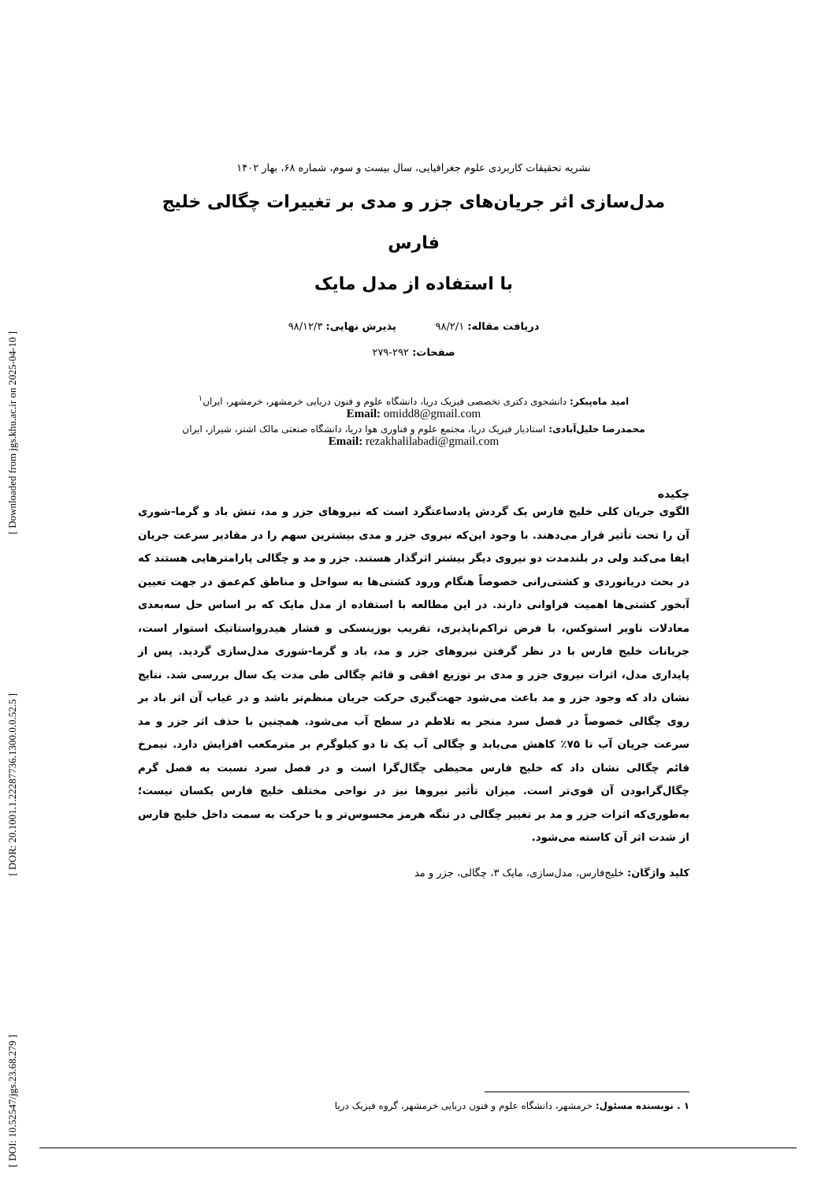[ Downloaded from jgs.khu.ac.ir on 2025-04-10 ]
[ DOR: 20.1001.1.22287736.1300.0.0.52.5 ]
[ DOI: 10.52547/jgs.23.68.279 ]
نشریه تحقیقات کاربردی علوم جغرافیایی، سال بیست و سوم، شماره ۶۸، بهار ۱۴۰۲
مدل‌سازی اثر جریان‌های جزر و مدی بر تغییرات چگالی خلیج فارس
با استفاده از مدل مایک
دریافت مقاله: ۹۸/۲/۱ پذیرش نهایی: ۹۸/۱۲/۳
صفحات: ۲۹۲-۲۷۹
امید ماه‌پیکر: دانشجوی دکتری تخصصی فیزیک دریا، دانشگاه علوم و فنون دریایی خرمشهر، خرمشهر، ایران<sup>۱</sup>
Email: omidd8@gmail.com
محمدرضا خلیل‌آبادی: استادیار فیزیک دریا، مجتمع علوم و فناوری هوا دریا، دانشگاه صنعتی مالک اشتر، شیراز، ایران
Email: rezakhalilabadi@gmail.com
چکیده
الگوی جریان کلی خلیج فارس یک گردش پادساعتگرد است که نیروهای جزر و مد، تنش باد و گرما-شوری آن را تحت تأثیر قرار می‌دهند. با وجود این‌که نیروی جزر و مدی بیشترین سهم را در مقادیر سرعت جریان ایفا می‌کند ولی در بلندمدت دو نیروی دیگر بیشتر اثرگذار هستند. جزر و مد و چگالی پارامترهایی هستند که در بحث دریانوردی و کشتی‌رانی خصوصاً هنگام ورود کشتی‌ها به سواحل و مناطق کم‌عمق در جهت تعیین آبخور کشتی‌ها اهمیت فراوانی دارند. در این مطالعه با استفاده از مدل مایک که بر اساس حل سه‌بعدی معادلات ناویر استوکس، با فرض تراکم‌ناپذیری، تقریب بوزینسکی و فشار هیدرواستاتیک استوار است، جریانات خلیج فارس با در نظر گرفتن نیروهای جزر و مد، باد و گرما-شوری مدل‌سازی گردید. پس از پایداری مدل، اثرات نیروی جزر و مدی بر توزیع افقی و قائم چگالی طی مدت یک سال بررسی شد. نتایج نشان داد که وجود جزر و مد باعث می‌شود جهت‌گیری حرکت جریان منظم‌تر باشد و در غیاب آن اثر باد بر روی چگالی خصوصاً در فصل سرد منجر به تلاطم در سطح آب می‌شود. همچنین با حذف اثر جزر و مد سرعت جریان آب تا ۷۵٪ کاهش می‌یابد و چگالی آب یک تا دو کیلوگرم بر مترمکعب افزایش دارد. نیمرخ قائم چگالی نشان داد که خلیج فارس محیطی چگال‌گرا است و در فصل سرد نسبت به فصل گرم چگال‌گرابودن آن قوی‌تر است. میزان تأثیر نیروها نیز در نواحی مختلف خلیج فارس یکسان نیست؛ به‌طوری‌که اثرات جزر و مد بر تغییر چگالی در تنگه هرمز محسوس‌تر و با حرکت به سمت داخل خلیج فارس از شدت اثر آن کاسته می‌شود.
کلید واژگان: خلیج‌فارس، مدل‌سازی، مایک ۳، چگالی، جزر و مد
۱ . نویسنده مسئول: خرمشهر، دانشگاه علوم و فنون دریایی خرمشهر، گروه فیزیک دریا